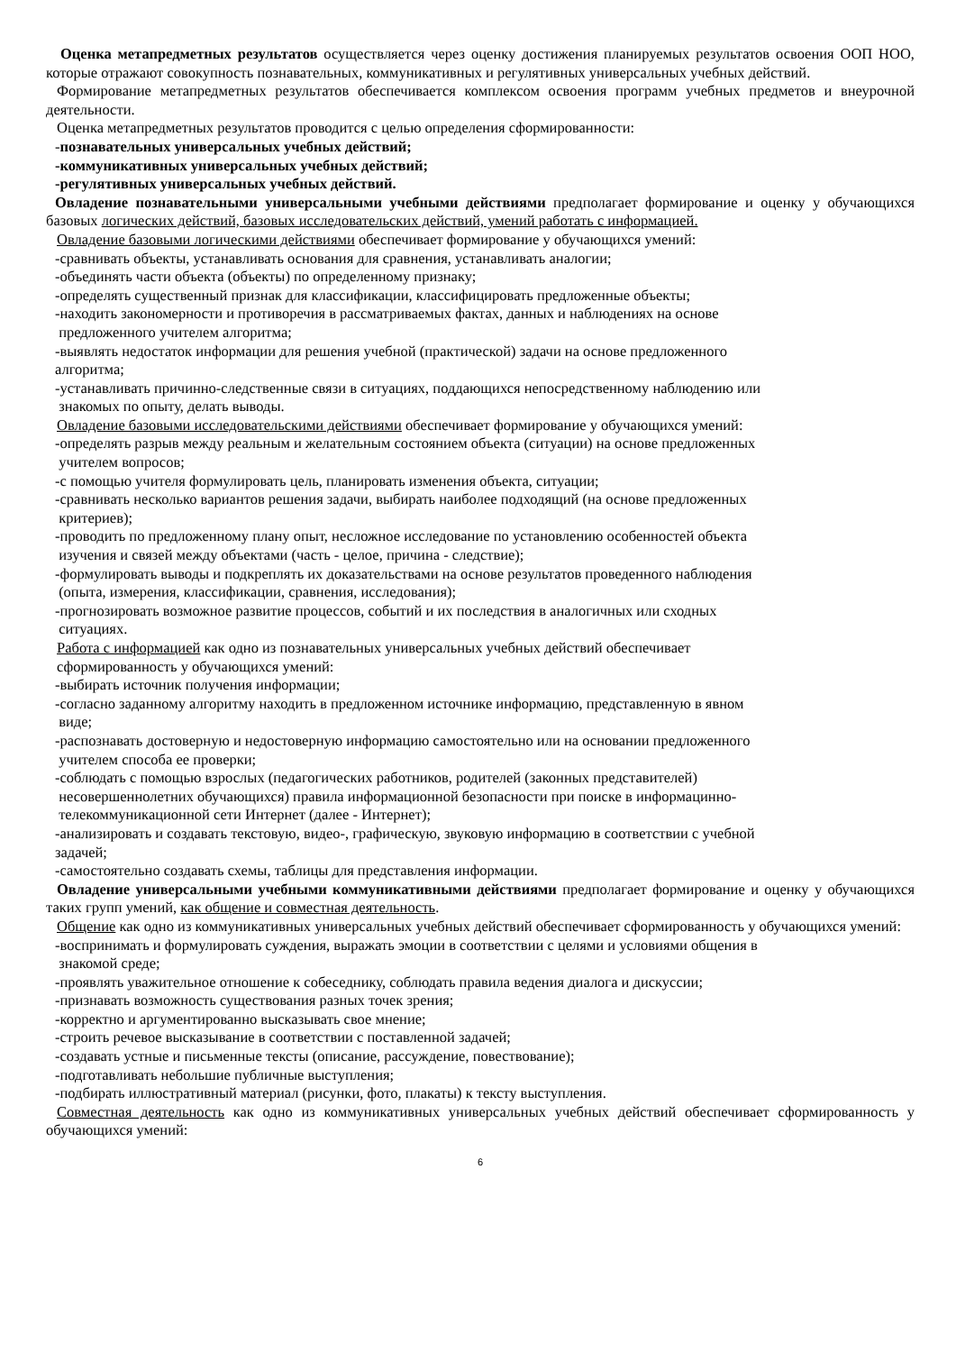Оценка метапредметных результатов осуществляется через оценку достижения планируемых результатов освоения ООП НОО, которые отражают совокупность познавательных, коммуникативных и регулятивных универсальных учебных действий.
Формирование метапредметных результатов обеспечивается комплексом освоения программ учебных предметов и внеурочной деятельности.
Оценка метапредметных результатов проводится с целью определения сформированности:
-познавательных универсальных учебных действий;
-коммуникативных универсальных учебных действий;
-регулятивных универсальных учебных действий.
Овладение познавательными универсальными учебными действиями предполагает формирование и оценку у обучающихся базовых логических действий, базовых исследовательских действий, умений работать с информацией.
Овладение базовыми логическими действиями обеспечивает формирование у обучающихся умений:
-сравнивать объекты, устанавливать основания для сравнения, устанавливать аналогии;
-объединять части объекта (объекты) по определенному признаку;
-определять существенный признак для классификации, классифицировать предложенные объекты;
-находить закономерности и противоречия в рассматриваемых фактах, данных и наблюдениях на основе
предложенного учителем алгоритма;
-выявлять недостаток информации для решения учебной (практической) задачи на основе предложенного
алгоритма;
-устанавливать причинно-следственные связи в ситуациях, поддающихся непосредственному наблюдению или
знакомых по опыту, делать выводы.
Овладение базовыми исследовательскими действиями обеспечивает формирование у обучающихся умений:
-определять разрыв между реальным и желательным состоянием объекта (ситуации) на основе предложенных
учителем вопросов;
-с помощью учителя формулировать цель, планировать изменения объекта, ситуации;
-сравнивать несколько вариантов решения задачи, выбирать наиболее подходящий (на основе предложенных
критериев);
-проводить по предложенному плану опыт, несложное исследование по установлению особенностей объекта
изучения и связей между объектами (часть - целое, причина - следствие);
-формулировать выводы и подкреплять их доказательствами на основе результатов проведенного наблюдения
(опыта, измерения, классификации, сравнения, исследования);
-прогнозировать возможное развитие процессов, событий и их последствия в аналогичных или сходных
ситуациях.
Работа с информацией как одно из познавательных универсальных учебных действий обеспечивает
сформированность у обучающихся умений:
-выбирать источник получения информации;
-согласно заданному алгоритму находить в предложенном источнике информацию, представленную в явном
виде;
-распознавать достоверную и недостоверную информацию самостоятельно или на основании предложенного
учителем способа ее проверки;
-соблюдать с помощью взрослых (педагогических работников, родителей (законных представителей)
несовершеннолетних обучающихся) правила информационной безопасности при поиске в информацинно-
телекоммуникационной сети Интернет (далее - Интернет);
-анализировать и создавать текстовую, видео-, графическую, звуковую информацию в соответствии с учебной
задачей;
-самостоятельно создавать схемы, таблицы для представления информации.
Овладение универсальными учебными коммуникативными действиями предполагает формирование и оценку у обучающихся таких групп умений, как общение и совместная деятельность.
Общение как одно из коммуникативных универсальных учебных действий обеспечивает сформированность у обучающихся умений:
-воспринимать и формулировать суждения, выражать эмоции в соответствии с целями и условиями общения в
знакомой среде;
-проявлять уважительное отношение к собеседнику, соблюдать правила ведения диалога и дискуссии;
-признавать возможность существования разных точек зрения;
-корректно и аргументированно высказывать свое мнение;
-строить речевое высказывание в соответствии с поставленной задачей;
-создавать устные и письменные тексты (описание, рассуждение, повествование);
-подготавливать небольшие публичные выступления;
-подбирать иллюстративный материал (рисунки, фото, плакаты) к тексту выступления.
Совместная деятельность как одно из коммуникативных универсальных учебных действий обеспечивает сформированность у обучающихся умений:
6